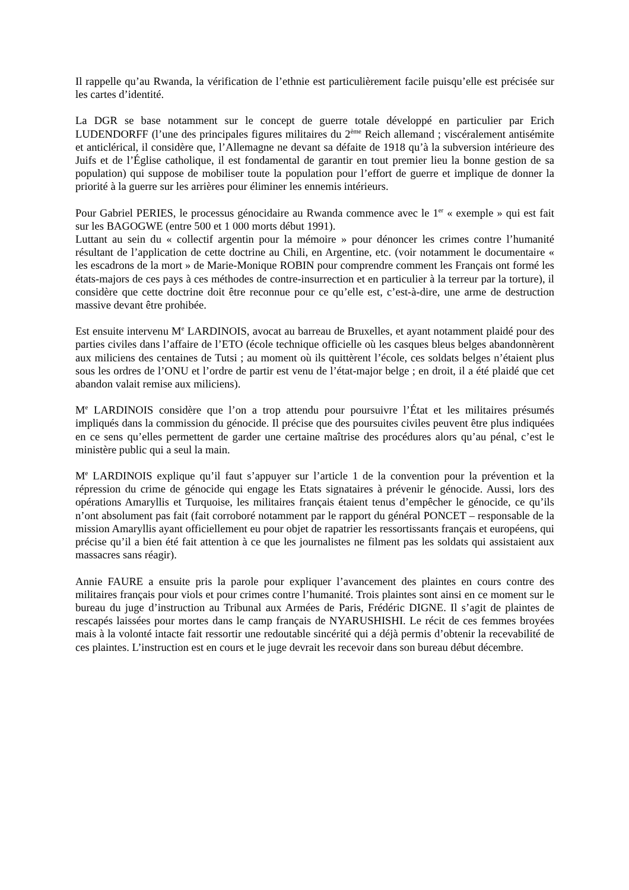Il rappelle qu’au Rwanda, la vérification de l’ethnie est particulièrement facile puisqu’elle est précisée sur les cartes d’identité.
La DGR se base notamment sur le concept de guerre totale développé en particulier par Erich LUDENDORFF (l’une des principales figures militaires du 2<sup>ème</sup> Reich allemand ; viscéralement antisémite et anticlérical, il considère que, l’Allemagne ne devant sa défaite de 1918 qu’à la subversion intérieure des Juifs et de l’Église catholique, il est fondamental de garantir en tout premier lieu la bonne gestion de sa population) qui suppose de mobiliser toute la population pour l’effort de guerre et implique de donner la priorité à la guerre sur les arrières pour éliminer les ennemis intérieurs.
Pour Gabriel PERIES, le processus génocidaire au Rwanda commence avec le 1<sup>er</sup> « exemple » qui est fait sur les BAGOGWE (entre 500 et 1 000 morts début 1991).
Luttant au sein du « collectif argentin pour la mémoire » pour dénoncer les crimes contre l’humanité résultant de l’application de cette doctrine au Chili, en Argentine, etc. (voir notamment le documentaire « les escadrons de la mort » de Marie-Monique ROBIN pour comprendre comment les Français ont formé les états-majors de ces pays à ces méthodes de contre-insurrection et en particulier à la terreur par la torture), il considère que cette doctrine doit être reconnue pour ce qu’elle est, c’est-à-dire, une arme de destruction massive devant être prohibée.
Est ensuite intervenu M<sup>e</sup> LARDINOIS, avocat au barreau de Bruxelles, et ayant notamment plaidé pour des parties civiles dans l’affaire de l’ETO (école technique officielle où les casques bleus belges abandonnèrent aux miliciens des centaines de Tutsi ; au moment où ils quittèrent l’école, ces soldats belges n’étaient plus sous les ordres de l’ONU et l’ordre de partir est venu de l’état-major belge ; en droit, il a été plaidé que cet abandon valait remise aux miliciens).
M<sup>e</sup> LARDINOIS considère que l’on a trop attendu pour poursuivre l’État et les militaires présumés impliqués dans la commission du génocide. Il précise que des poursuites civiles peuvent être plus indiquées en ce sens qu’elles permettent de garder une certaine maîtrise des procédures alors qu’au pénal, c’est le ministère public qui a seul la main.
M<sup>e</sup> LARDINOIS explique qu’il faut s’appuyer sur l’article 1 de la convention pour la prévention et la répression du crime de génocide qui engage les Etats signataires à prévenir le génocide. Aussi, lors des opérations Amaryllis et Turquoise, les militaires français étaient tenus d’empêcher le génocide, ce qu’ils n’ont absolument pas fait (fait corroboré notamment par le rapport du général PONCET – responsable de la mission Amaryllis ayant officiellement eu pour objet de rapatrier les ressortissants français et européens, qui précise qu’il a bien été fait attention à ce que les journalistes ne filment pas les soldats qui assistaient aux massacres sans réagir).
Annie FAURE a ensuite pris la parole pour expliquer l’avancement des plaintes en cours contre des militaires français pour viols et pour crimes contre l’humanité. Trois plaintes sont ainsi en ce moment sur le bureau du juge d’instruction au Tribunal aux Armées de Paris, Frédéric DIGNE. Il s’agit de plaintes de rescapés laissées pour mortes dans le camp français de NYARUSHISHI. Le récit de ces femmes broyées mais à la volonté intacte fait ressortir une redoutable sincérité qui a déjà permis d’obtenir la recevabilité de ces plaintes. L’instruction est en cours et le juge devrait les recevoir dans son bureau début décembre.